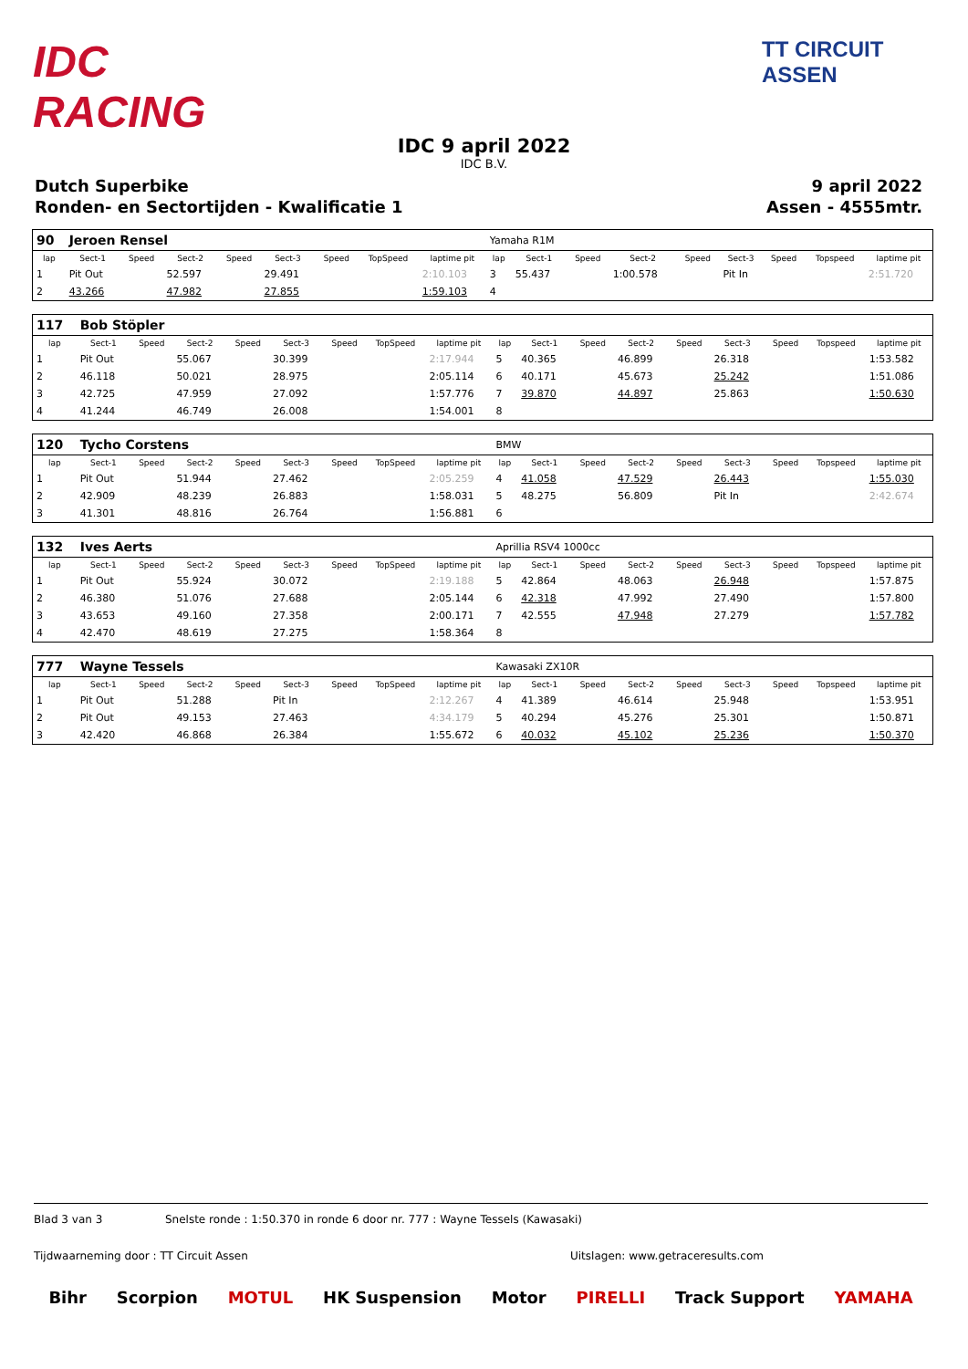IDC RACING
TT CIRCUIT ASSEN
IDC 9 april 2022
IDC B.V.
Dutch Superbike 9 april 2022
Ronden- en Sectortijden - Kwalificatie 1 Assen - 4555mtr.
| 90 | Jeroen Rensel | | | | | | | | Yamaha R1M | | | | | | | | |
| lap | Sect-1 | Speed | Sect-2 | Speed | Sect-3 | Speed | TopSpeed | laptime pit | lap | Sect-1 | Speed | Sect-2 | Speed | Sect-3 | Speed | Topspeed | laptime pit |
| 1 | Pit Out | | 52.597 | | 29.491 | | | 2:10.103 | 3 | 55.437 | | 1:00.578 | | Pit In | | | 2:51.720 |
| 2 | 43.266 | | 47.982 | | 27.855 | | | 1:59.103 | 4 | | | | | | | | |
| 117 | Bob Stöpler | | | | | | | | | | | | | | | | |
| lap | Sect-1 | Speed | Sect-2 | Speed | Sect-3 | Speed | TopSpeed | laptime pit | lap | Sect-1 | Speed | Sect-2 | Speed | Sect-3 | Speed | Topspeed | laptime pit |
| 1 | Pit Out | | 55.067 | | 30.399 | | | 2:17.944 | 5 | 40.365 | | 46.899 | | 26.318 | | | 1:53.582 |
| 2 | 46.118 | | 50.021 | | 28.975 | | | 2:05.114 | 6 | 40.171 | | 45.673 | | 25.242 | | | 1:51.086 |
| 3 | 42.725 | | 47.959 | | 27.092 | | | 1:57.776 | 7 | 39.870 | | 44.897 | | 25.863 | | | 1:50.630 |
| 4 | 41.244 | | 46.749 | | 26.008 | | | 1:54.001 | 8 | | | | | | | | |
| 120 | Tycho Corstens | | | | | | | | BMW | | | | | | | | |
| lap | Sect-1 | Speed | Sect-2 | Speed | Sect-3 | Speed | TopSpeed | laptime pit | lap | Sect-1 | Speed | Sect-2 | Speed | Sect-3 | Speed | Topspeed | laptime pit |
| 1 | Pit Out | | 51.944 | | 27.462 | | | 2:05.259 | 4 | 41.058 | | 47.529 | | 26.443 | | | 1:55.030 |
| 2 | 42.909 | | 48.239 | | 26.883 | | | 1:58.031 | 5 | 48.275 | | 56.809 | | Pit In | | | 2:42.674 |
| 3 | 41.301 | | 48.816 | | 26.764 | | | 1:56.881 | 6 | | | | | | | | |
| 132 | Ives Aerts | | | | | | | | Aprillia RSV4 1000cc | | | | | | | | |
| lap | Sect-1 | Speed | Sect-2 | Speed | Sect-3 | Speed | TopSpeed | laptime pit | lap | Sect-1 | Speed | Sect-2 | Speed | Sect-3 | Speed | Topspeed | laptime pit |
| 1 | Pit Out | | 55.924 | | 30.072 | | | 2:19.188 | 5 | 42.864 | | 48.063 | | 26.948 | | | 1:57.875 |
| 2 | 46.380 | | 51.076 | | 27.688 | | | 2:05.144 | 6 | 42.318 | | 47.992 | | 27.490 | | | 1:57.800 |
| 3 | 43.653 | | 49.160 | | 27.358 | | | 2:00.171 | 7 | 42.555 | | 47.948 | | 27.279 | | | 1:57.782 |
| 4 | 42.470 | | 48.619 | | 27.275 | | | 1:58.364 | 8 | | | | | | | | |
| 777 | Wayne Tessels | | | | | | | | Kawasaki ZX10R | | | | | | | | |
| lap | Sect-1 | Speed | Sect-2 | Speed | Sect-3 | Speed | TopSpeed | laptime pit | lap | Sect-1 | Speed | Sect-2 | Speed | Sect-3 | Speed | Topspeed | laptime pit |
| 1 | Pit Out | | 51.288 | | Pit In | | | 2:12.267 | 4 | 41.389 | | 46.614 | | 25.948 | | | 1:53.951 |
| 2 | Pit Out | | 49.153 | | 27.463 | | | 4:34.179 | 5 | 40.294 | | 45.276 | | 25.301 | | | 1:50.871 |
| 3 | 42.420 | | 46.868 | | 26.384 | | | 1:55.672 | 6 | 40.032 | | 45.102 | | 25.236 | | | 1:50.370 |
Blad 3 van 3 Snelste ronde : 1:50.370 in ronde 6 door nr. 777 : Wayne Tessels (Kawasaki)
Tijdwaarneming door : TT Circuit Assen Uitslagen: www.getraceresults.com
Bihr Scorpion MOTUL HK Suspension Motor PIRELLI Track Support YAMAHA